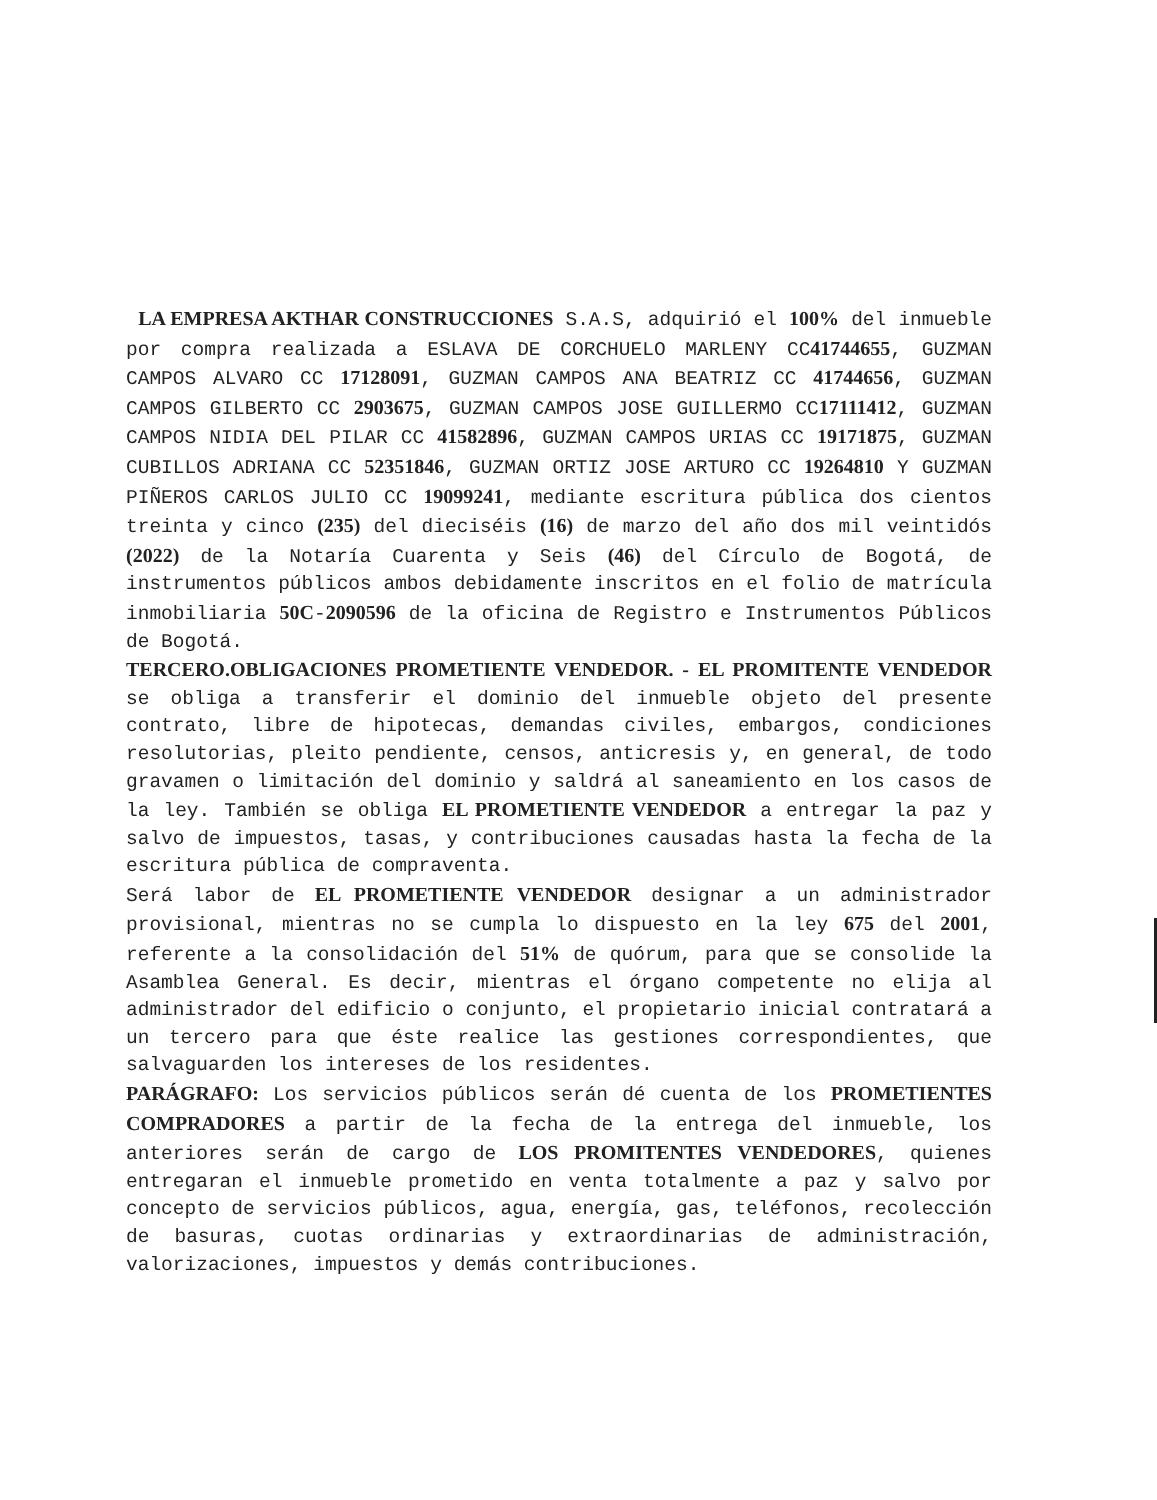LA EMPRESA AKTHAR CONSTRUCCIONES S.A.S, adquirió el 100% del inmueble por compra realizada a ESLAVA DE CORCHUELO MARLENY CC41744655, GUZMAN CAMPOS ALVARO CC 17128091, GUZMAN CAMPOS ANA BEATRIZ CC 41744656, GUZMAN CAMPOS GILBERTO CC 2903675, GUZMAN CAMPOS JOSE GUILLERMO CC17111412, GUZMAN CAMPOS NIDIA DEL PILAR CC 41582896, GUZMAN CAMPOS URIAS CC 19171875, GUZMAN CUBILLOS ADRIANA CC 52351846, GUZMAN ORTIZ JOSE ARTURO CC 19264810 Y GUZMAN PIÑEROS CARLOS JULIO CC 19099241, mediante escritura pública dos cientos treinta y cinco (235) del dieciséis (16) de marzo del año dos mil veintidós (2022) de la Notaría Cuarenta y Seis (46) del Círculo de Bogotá, de instrumentos públicos ambos debidamente inscritos en el folio de matrícula inmobiliaria 50C-2090596 de la oficina de Registro e Instrumentos Públicos de Bogotá.
TERCERO.OBLIGACIONES PROMETIENTE VENDEDOR. - EL PROMITENTE VENDEDOR se obliga a transferir el dominio del inmueble objeto del presente contrato, libre de hipotecas, demandas civiles, embargos, condiciones resolutorias, pleito pendiente, censos, anticresis y, en general, de todo gravamen o limitación del dominio y saldrá al saneamiento en los casos de la ley. También se obliga EL PROMETIENTE VENDEDOR a entregar la paz y salvo de impuestos, tasas, y contribuciones causadas hasta la fecha de la escritura pública de compraventa.
Será labor de EL PROMETIENTE VENDEDOR designar a un administrador provisional, mientras no se cumpla lo dispuesto en la ley 675 del 2001, referente a la consolidación del 51% de quórum, para que se consolide la Asamblea General. Es decir, mientras el órgano competente no elija al administrador del edificio o conjunto, el propietario inicial contratará a un tercero para que éste realice las gestiones correspondientes, que salvaguarden los intereses de los residentes.
PARÁGRAFO: Los servicios públicos serán dé cuenta de los PROMETIENTES COMPRADORES a partir de la fecha de la entrega del inmueble, los anteriores serán de cargo de LOS PROMITENTES VENDEDORES, quienes entregaran el inmueble prometido en venta totalmente a paz y salvo por concepto de servicios públicos, agua, energía, gas, teléfonos, recolección de basuras, cuotas ordinarias y extraordinarias de administración, valorizaciones, impuestos y demás contribuciones.